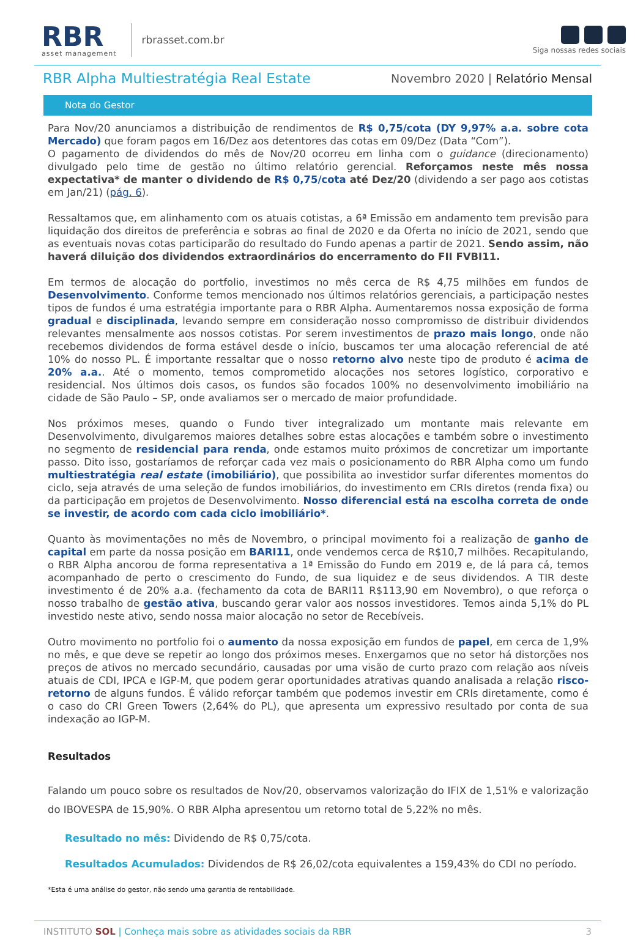RBR
asset management
rbrasset.com.br
Siga nossas redes sociais
RBR Alpha Multiestratégia Real Estate
Novembro 2020 | Relatório Mensal
Nota do Gestor
Para Nov/20 anunciamos a distribuição de rendimentos de R$ 0,75/cota (DY 9,97% a.a. sobre cota Mercado) que foram pagos em 16/Dez aos detentores das cotas em 09/Dez (Data “Com”).
O pagamento de dividendos do mês de Nov/20 ocorreu em linha com o guidance (direcionamento) divulgado pelo time de gestão no último relatório gerencial. Reforçamos neste mês nossa expectativa* de manter o dividendo de R$ 0,75/cota até Dez/20 (dividendo a ser pago aos cotistas em Jan/21) (pág. 6).
Ressaltamos que, em alinhamento com os atuais cotistas, a 6ª Emissão em andamento tem previsão para liquidação dos direitos de preferência e sobras ao final de 2020 e da Oferta no início de 2021, sendo que as eventuais novas cotas participarão do resultado do Fundo apenas a partir de 2021. Sendo assim, não haverá diluição dos dividendos extraordinários do encerramento do FII FVBI11.
Em termos de alocação do portfolio, investimos no mês cerca de R$ 4,75 milhões em fundos de Desenvolvimento. Conforme temos mencionado nos últimos relatórios gerenciais, a participação nestes tipos de fundos é uma estratégia importante para o RBR Alpha. Aumentaremos nossa exposição de forma gradual e disciplinada, levando sempre em consideração nosso compromisso de distribuir dividendos relevantes mensalmente aos nossos cotistas. Por serem investimentos de prazo mais longo, onde não recebemos dividendos de forma estável desde o início, buscamos ter uma alocação referencial de até 10% do nosso PL. É importante ressaltar que o nosso retorno alvo neste tipo de produto é acima de 20% a.a.. Até o momento, temos comprometido alocações nos setores logístico, corporativo e residencial. Nos últimos dois casos, os fundos são focados 100% no desenvolvimento imobiliário na cidade de São Paulo – SP, onde avaliamos ser o mercado de maior profundidade.
Nos próximos meses, quando o Fundo tiver integralizado um montante mais relevante em Desenvolvimento, divulgaremos maiores detalhes sobre estas alocações e também sobre o investimento no segmento de residencial para renda, onde estamos muito próximos de concretizar um importante passo. Dito isso, gostaríamos de reforçar cada vez mais o posicionamento do RBR Alpha como um fundo multiestratégia real estate (imobiliário), que possibilita ao investidor surfar diferentes momentos do ciclo, seja através de uma seleção de fundos imobiliários, do investimento em CRIs diretos (renda fixa) ou da participação em projetos de Desenvolvimento. Nosso diferencial está na escolha correta de onde se investir, de acordo com cada ciclo imobiliário*.
Quanto às movimentações no mês de Novembro, o principal movimento foi a realização de ganho de capital em parte da nossa posição em BARI11, onde vendemos cerca de R$10,7 milhões. Recapitulando, o RBR Alpha ancorou de forma representativa a 1ª Emissão do Fundo em 2019 e, de lá para cá, temos acompanhado de perto o crescimento do Fundo, de sua liquidez e de seus dividendos. A TIR deste investimento é de 20% a.a. (fechamento da cota de BARI11 R$113,90 em Novembro), o que reforça o nosso trabalho de gestão ativa, buscando gerar valor aos nossos investidores. Temos ainda 5,1% do PL investido neste ativo, sendo nossa maior alocação no setor de Recebíveis.
Outro movimento no portfolio foi o aumento da nossa exposição em fundos de papel, em cerca de 1,9% no mês, e que deve se repetir ao longo dos próximos meses. Enxergamos que no setor há distorções nos preços de ativos no mercado secundário, causadas por uma visão de curto prazo com relação aos níveis atuais de CDI, IPCA e IGP-M, que podem gerar oportunidades atrativas quando analisada a relação risco-retorno de alguns fundos. É válido reforçar também que podemos investir em CRIs diretamente, como é o caso do CRI Green Towers (2,64% do PL), que apresenta um expressivo resultado por conta de sua indexação ao IGP-M.
Resultados
Falando um pouco sobre os resultados de Nov/20, observamos valorização do IFIX de 1,51% e valorização do IBOVESPA de 15,90%. O RBR Alpha apresentou um retorno total de 5,22% no mês.
Resultado no mês: Dividendo de R$ 0,75/cota.
Resultados Acumulados: Dividendos de R$ 26,02/cota equivalentes a 159,43% do CDI no período.
*Esta é uma análise do gestor, não sendo uma garantia de rentabilidade.
INSTITUTO SOL | Conheça mais sobre as atividades sociais da RBR 3